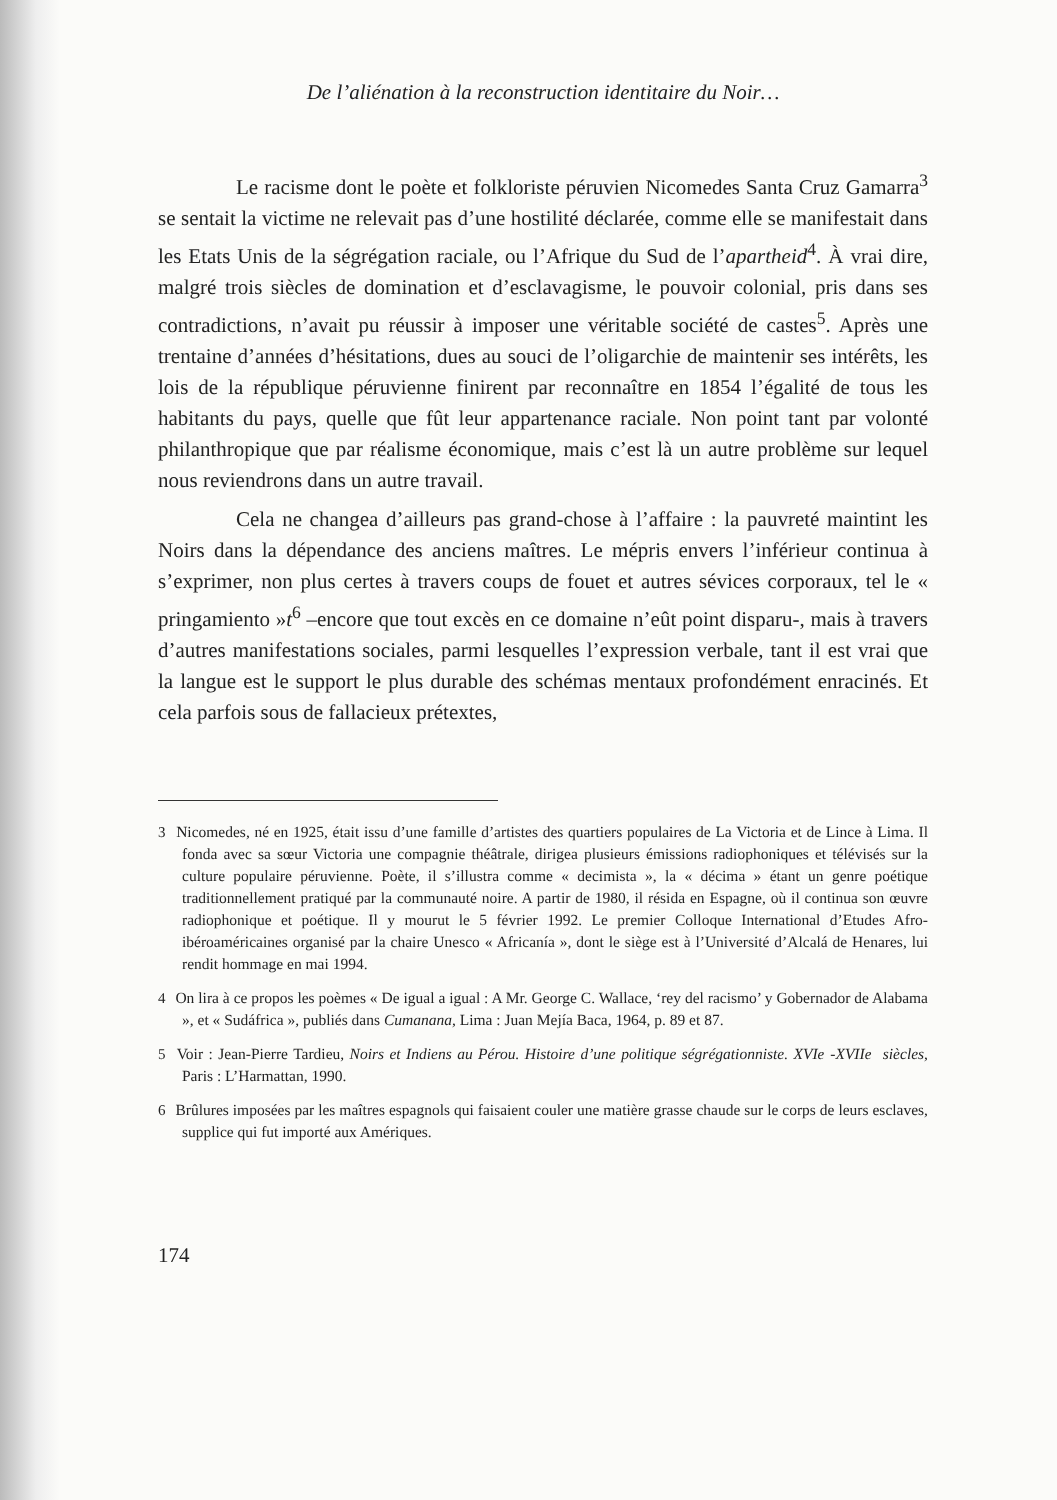De l’aliénation à la reconstruction identitaire du Noir…
Le racisme dont le poète et folkloriste péruvien Nicomedes Santa Cruz Gamarra<sup>3</sup> se sentait la victime ne relevait pas d’une hostilité déclarée, comme elle se manifestait dans les Etats Unis de la ségrégation raciale, ou l’Afrique du Sud de l’apartheid<sup>4</sup>. À vrai dire, malgré trois siècles de domination et d’esclavagisme, le pouvoir colonial, pris dans ses contradictions, n’avait pu réussir à imposer une véritable société de castes<sup>5</sup>. Après une trentaine d’années d’hésitations, dues au souci de l’oligarchie de maintenir ses intérêts, les lois de la république péruvienne finirent par reconnaître en 1854 l’égalité de tous les habitants du pays, quelle que fût leur appartenance raciale. Non point tant par volonté philanthropique que par réalisme économique, mais c’est là un autre problème sur lequel nous reviendrons dans un autre travail.
Cela ne changea d’ailleurs pas grand-chose à l’affaire : la pauvreté maintint les Noirs dans la dépendance des anciens maîtres. Le mépris envers l’inférieur continua à s’exprimer, non plus certes à travers coups de fouet et autres sévices corporaux, tel le « pringamiento »t<sup>6</sup> –encore que tout excès en ce domaine n’eût point disparu-, mais à travers d’autres manifestations sociales, parmi lesquelles l’expression verbale, tant il est vrai que la langue est le support le plus durable des schémas mentaux profondément enracinés. Et cela parfois sous de fallacieux prétextes,
<sup>3</sup> Nicomedes, né en 1925, était issu d’une famille d’artistes des quartiers populaires de La Victoria et de Lince à Lima. Il fonda avec sa sœur Victoria une compagnie théâtrale, dirigea plusieurs émissions radiophoniques et télévisés sur la culture populaire péruvienne. Poète, il s’illustra comme « decimista », la « décima » étant un genre poétique traditionnellement pratiqué par la communauté noire. A partir de 1980, il résida en Espagne, où il continua son œuvre radiophonique et poétique. Il y mourut le 5 février 1992. Le premier Colloque International d’Etudes Afro-ibéroaméricaines organisé par la chaire Unesco « Africanía », dont le siège est à l’Université d’Alcalá de Henares, lui rendit hommage en mai 1994.
<sup>4</sup> On lira à ce propos les poèmes « De igual a igual : A Mr. George C. Wallace, ‘rey del racismo’ y Gobernador de Alabama », et « Sudáfrica », publiés dans Cumanana, Lima : Juan Mejía Baca, 1964, p. 89 et 87.
<sup>5</sup> Voir : Jean-Pierre Tardieu, Noirs et Indiens au Pérou. Histoire d’une politique ségrégationniste. XVI<sup>e</sup>-XVII<sup>e</sup> siècles, Paris : L’Harmattan, 1990.
<sup>6</sup> Brûlures imposées par les maîtres espagnols qui faisaient couler une matière grasse chaude sur le corps de leurs esclaves, supplice qui fut importé aux Amériques.
174